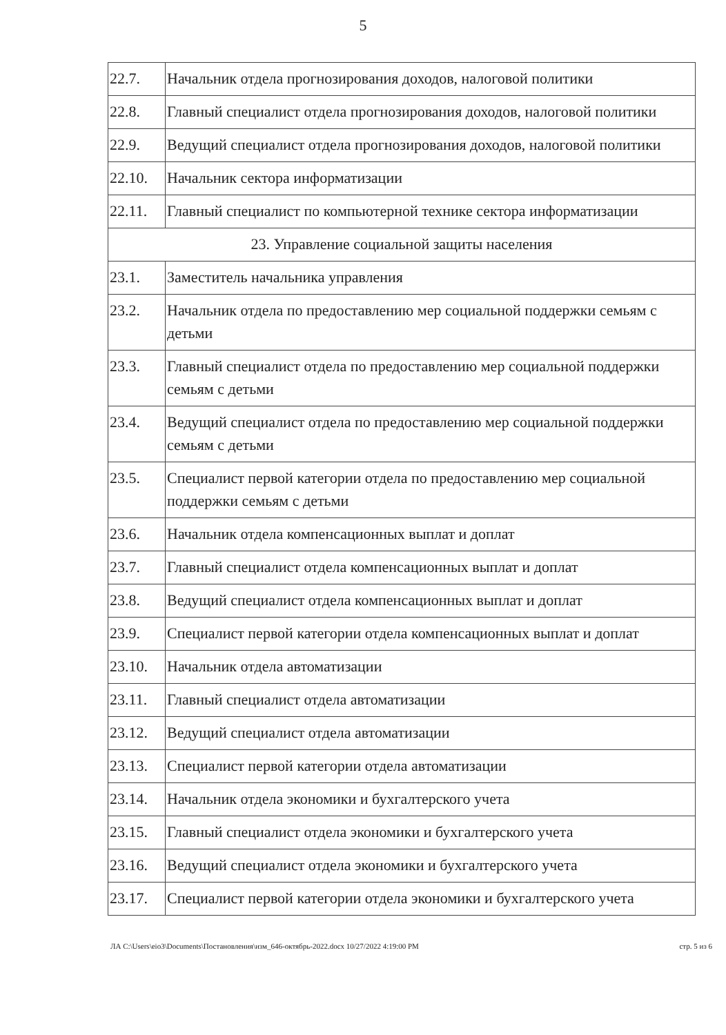5
| 22.7. | Начальник отдела прогнозирования доходов, налоговой политики |
| 22.8. | Главный специалист отдела прогнозирования доходов, налоговой политики |
| 22.9. | Ведущий специалист отдела прогнозирования доходов, налоговой политики |
| 22.10. | Начальник сектора информатизации |
| 22.11. | Главный специалист по компьютерной технике сектора информатизации |
| 23. Управление социальной защиты населения | |
| 23.1. | Заместитель начальника управления |
| 23.2. | Начальник отдела по предоставлению мер социальной поддержки семьям с детьми |
| 23.3. | Главный специалист отдела по предоставлению мер социальной поддержки семьям с детьми |
| 23.4. | Ведущий специалист отдела по предоставлению мер социальной поддержки семьям с детьми |
| 23.5. | Специалист первой категории отдела по предоставлению мер социальной поддержки семьям с детьми |
| 23.6. | Начальник отдела компенсационных выплат и доплат |
| 23.7. | Главный специалист отдела компенсационных выплат и доплат |
| 23.8. | Ведущий специалист отдела компенсационных выплат и доплат |
| 23.9. | Специалист первой категории отдела компенсационных выплат и доплат |
| 23.10. | Начальник отдела автоматизации |
| 23.11. | Главный специалист отдела автоматизации |
| 23.12. | Ведущий специалист отдела автоматизации |
| 23.13. | Специалист первой категории отдела автоматизации |
| 23.14. | Начальник отдела экономики и бухгалтерского учета |
| 23.15. | Главный специалист отдела экономики и бухгалтерского учета |
| 23.16. | Ведущий специалист отдела экономики и бухгалтерского учета |
| 23.17. | Специалист первой категории отдела экономики и бухгалтерского учета |
ЛА C:\Users\eio3\Documents\Постановления\изм_646-октябрь-2022.docx 10/27/2022 4:19:00 PM стр. 5 из 6